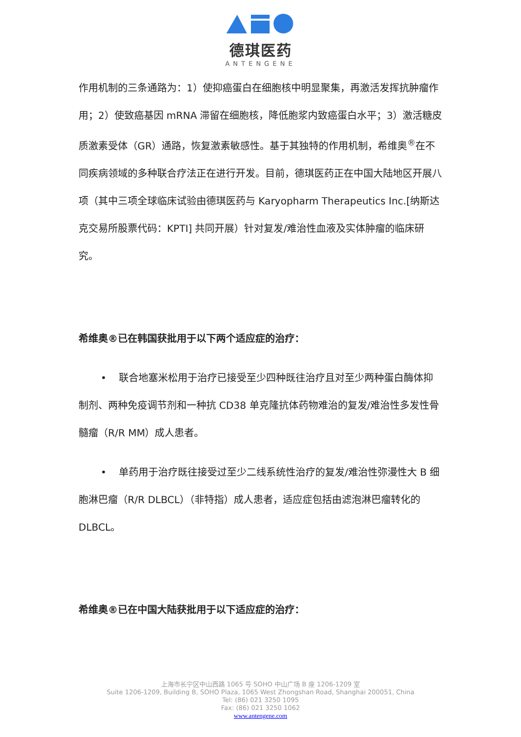德琪医药
ANTENGENE
作用机制的三条通路为：1）使抑癌蛋白在细胞核中明显聚集，再激活发挥抗肿瘤作用；2）使致癌基因 mRNA 滞留在细胞核，降低胞浆内致癌蛋白水平；3）激活糖皮质激素受体（GR）通路，恢复激素敏感性。基于其独特的作用机制，希维奥<sup>®</sup>在不同疾病领域的多种联合疗法正在进行开发。目前，德琪医药正在中国大陆地区开展八项（其中三项全球临床试验由德琪医药与 Karyopharm Therapeutics Inc.[纳斯达克交易所股票代码：KPTI] 共同开展）针对复发/难治性血液及实体肿瘤的临床研究。
希维奥®已在韩国获批用于以下两个适应症的治疗：
• 联合地塞米松用于治疗已接受至少四种既往治疗且对至少两种蛋白酶体抑制剂、两种免疫调节剂和一种抗 CD38 单克隆抗体药物难治的复发/难治性多发性骨髓瘤（R/R MM）成人患者。
• 单药用于治疗既往接受过至少二线系统性治疗的复发/难治性弥漫性大 B 细胞淋巴瘤（R/R DLBCL）（非特指）成人患者，适应症包括由滤泡淋巴瘤转化的 DLBCL。
希维奥®已在中国大陆获批用于以下适应症的治疗：
上海市长宁区中山西路 1065 号 SOHO 中山广场 B 座 1206-1209 室
Suite 1206-1209, Building B, SOHO Plaza, 1065 West Zhongshan Road, Shanghai 200051, China
Tel: (86) 021 3250 1095
Fax: (86) 021 3250 1062
www.antengene.com